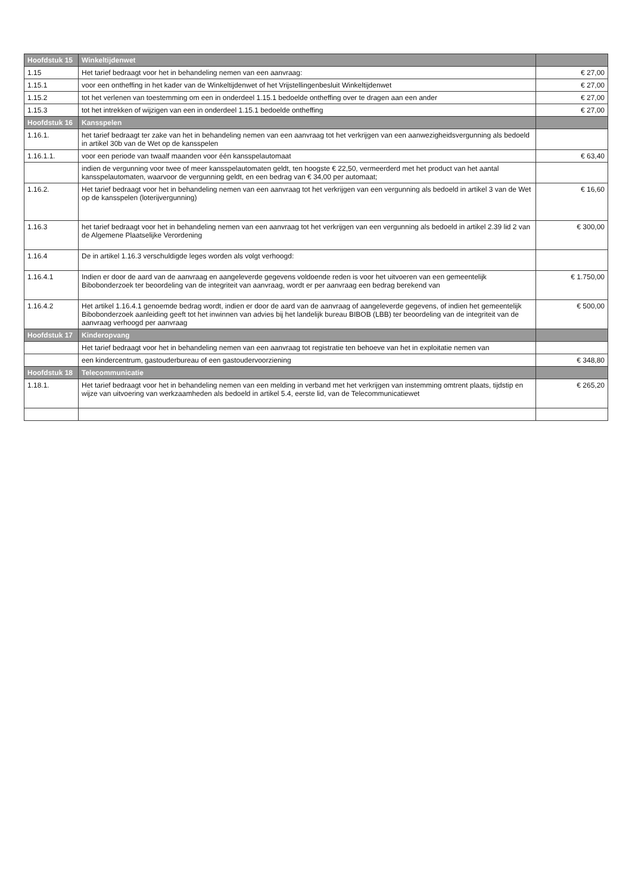| Hoofdstuk 15 | Winkeltijdenwet | |
| 1.15 | Het tarief bedraagt voor het in behandeling nemen van een aanvraag: | € 27,00 |
| 1.15.1 | voor een ontheffing in het kader van de Winkeltijdenwet of het Vrijstellingenbesluit Winkeltijdenwet | € 27,00 |
| 1.15.2 | tot het verlenen van toestemming om een in onderdeel 1.15.1 bedoelde ontheffing over te dragen aan een ander | € 27,00 |
| 1.15.3 | tot het intrekken of wijzigen van een in onderdeel 1.15.1 bedoelde ontheffing | € 27,00 |
| Hoofdstuk 16 | Kansspelen | |
| 1.16.1. | het tarief bedraagt ter zake van het in behandeling nemen van een aanvraag tot het verkrijgen van een aanwezigheidsvergunning als bedoeld in artikel 30b van de Wet op de kansspelen | |
| 1.16.1.1. | voor een periode van twaalf maanden voor één kansspelautomaat | € 63,40 |
| | indien de vergunning voor twee of meer kansspelautomaten geldt, ten hoogste € 22,50, vermeerderd met het product van het aantal kansspelautomaten, waarvoor de vergunning geldt, en een bedrag van € 34,00 per automaat; | |
| 1.16.2. | Het tarief bedraagt voor het in behandeling nemen van een aanvraag tot het verkrijgen van een vergunning als bedoeld in artikel 3 van de Wet op de kansspelen (loterijvergunning) | € 16,60 |
| 1.16.3 | het tarief bedraagt voor het in behandeling nemen van een aanvraag tot het verkrijgen van een vergunning als bedoeld in artikel 2.39 lid 2 van de Algemene Plaatselijke Verordening | € 300,00 |
| 1.16.4 | De in artikel 1.16.3 verschuldigde leges worden als volgt verhoogd: | |
| 1.16.4.1 | Indien er door de aard van de aanvraag en aangeleverde gegevens voldoende reden is voor het uitvoeren van een gemeentelijk Bibobonderzoek ter beoordeling van de integriteit van aanvraag, wordt er per aanvraag een bedrag berekend van | € 1.750,00 |
| 1.16.4.2 | Het artikel 1.16.4.1 genoemde bedrag wordt, indien er door de aard van de aanvraag of aangeleverde gegevens, of indien het gemeentelijk Bibobonderzoek aanleiding geeft tot het inwinnen van advies bij het landelijk bureau BIBOB (LBB) ter beoordeling van de integriteit van de aanvraag verhoogd per aanvraag | € 500,00 |
| Hoofdstuk 17 | Kinderopvang | |
| | Het tarief bedraagt voor het in behandeling nemen van een aanvraag tot registratie ten behoeve van het in exploitatie nemen van | |
| | een kindercentrum, gastouderbureau of een gastoudervoorziening | € 348,80 |
| Hoofdstuk 18 | Telecommunicatie | |
| 1.18.1. | Het tarief bedraagt voor het in behandeling nemen van een melding in verband met het verkrijgen van instemming omtrent plaats, tijdstip en wijze van uitvoering van werkzaamheden als bedoeld in artikel 5.4, eerste lid, van de Telecommunicatiewet | € 265,20 |